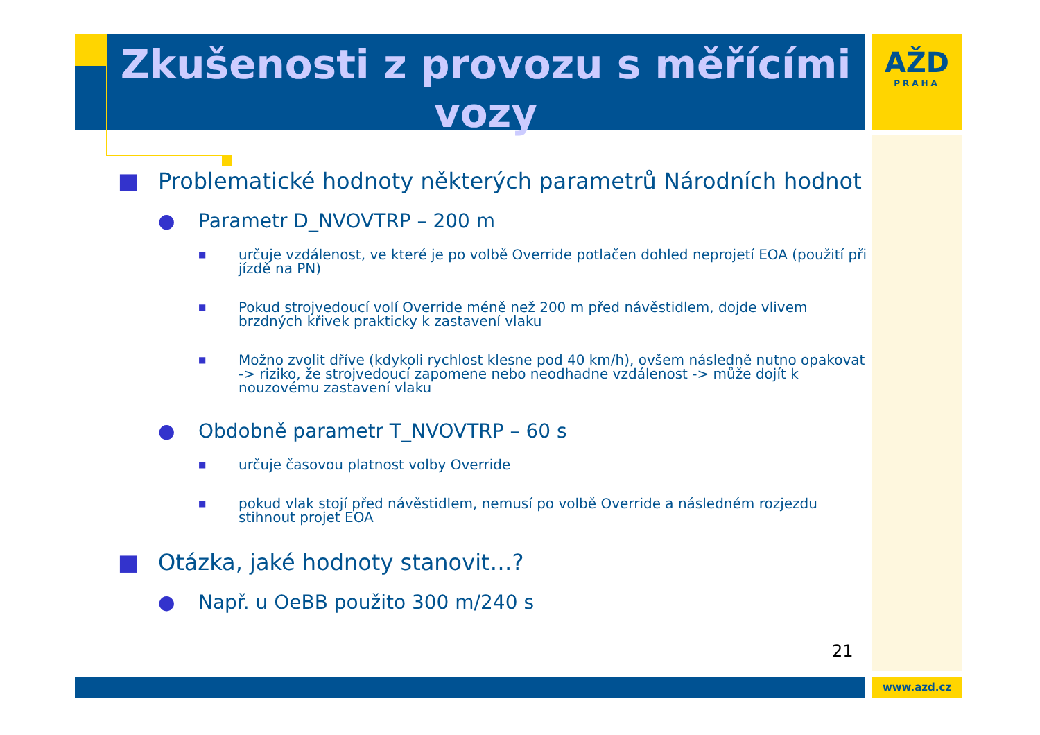Zkušenosti z provozu s měřícími vozy
AŽD
PRAHA
■ Problematické hodnoty některých parametrů Národních hodnot
● Parametr D_NVOVTRP – 200 m
■ určuje vzdálenost, ve které je po volbě Override potlačen dohled neprojetí EOA (použití při jízdě na PN)
■ Pokud strojvedoucí volí Override méně než 200 m před návěstidlem, dojde vlivem brzdných křivek prakticky k zastavení vlaku
■ Možno zvolit dříve (kdykoli rychlost klesne pod 40 km/h), ovšem následně nutno opakovat -> riziko, že strojvedoucí zapomene nebo neodhadne vzdálenost -> může dojít k nouzovému zastavení vlaku
● Obdobně parametr T_NVOVTRP – 60 s
■ určuje časovou platnost volby Override
■ pokud vlak stojí před návěstidlem, nemusí po volbě Override a následném rozjezdu stihnout projet EOA
■ Otázka, jaké hodnoty stanovit…?
● Např. u OeBB použito 300 m/240 s
21
www.azd.cz